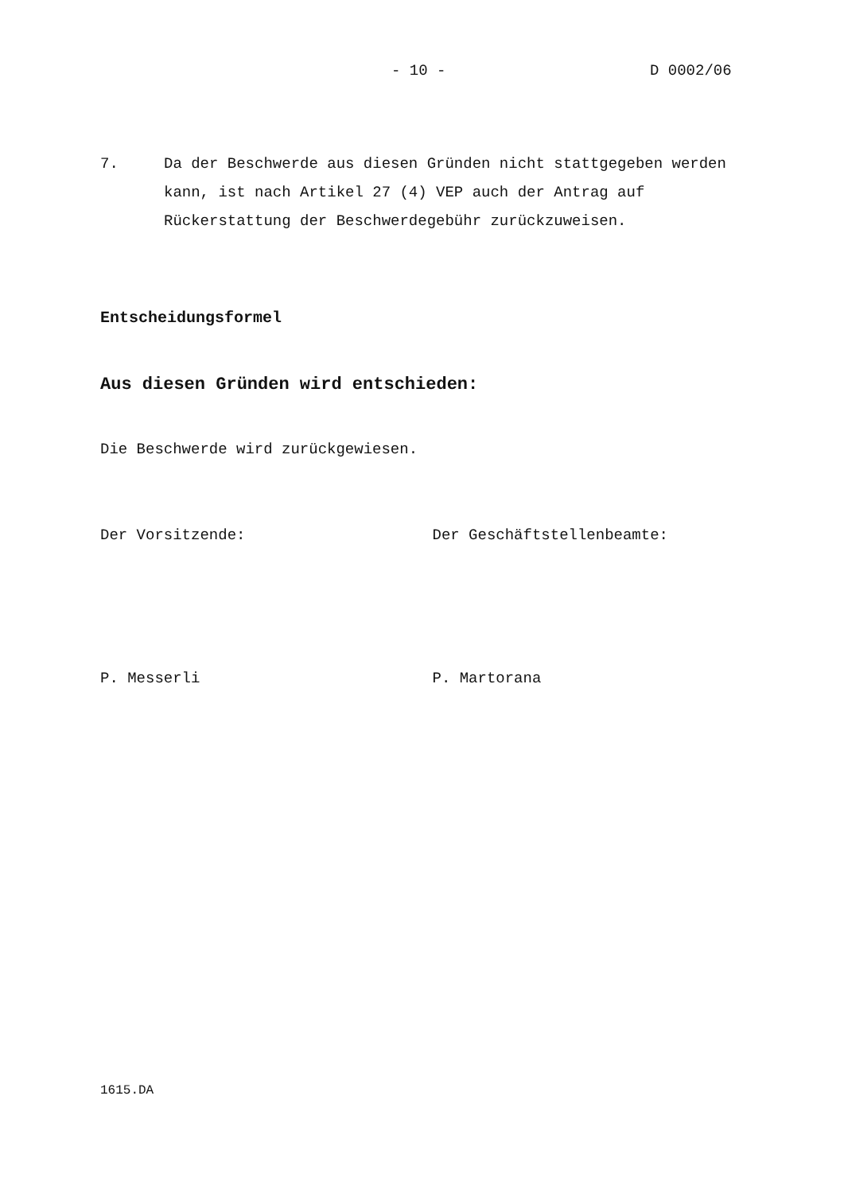- 10 - D 0002/06
7. Da der Beschwerde aus diesen Gründen nicht stattgegeben werden kann, ist nach Artikel 27 (4) VEP auch der Antrag auf Rückerstattung der Beschwerdegebühr zurückzuweisen.
Entscheidungsformel
Aus diesen Gründen wird entschieden:
Die Beschwerde wird zurückgewiesen.
Der Vorsitzende: Der Geschäftstellenbeamte:
P. Messerli P. Martorana
1615.DA